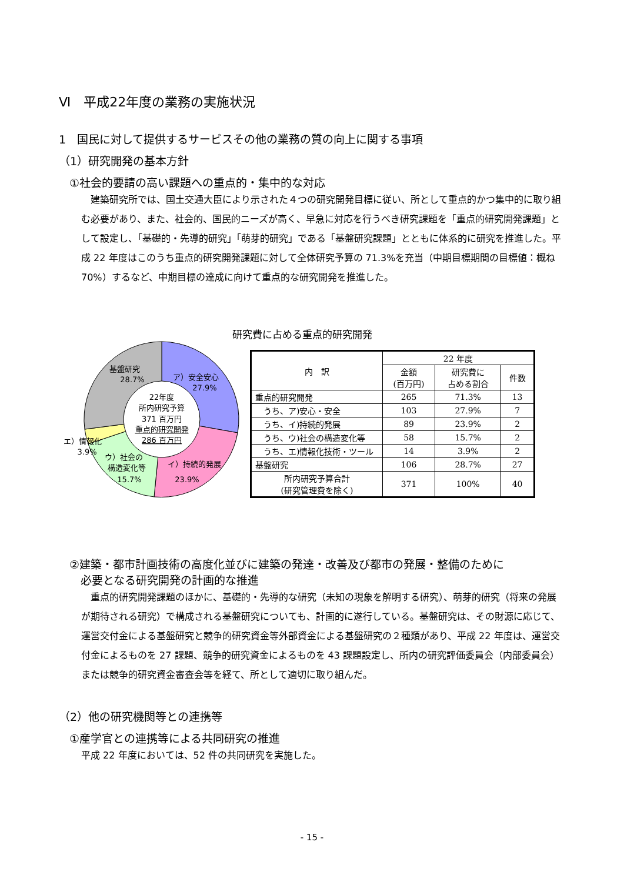Ⅵ　平成22年度の業務の実施状況
1　国民に対して提供するサービスその他の業務の質の向上に関する事項
（1）研究開発の基本方針
①社会的要請の高い課題への重点的・集中的な対応
　建築研究所では、国土交通大臣により示された４つの研究開発目標に従い、所として重点的かつ集中的に取り組む必要があり、また、社会的、国民的ニーズが高く、早急に対応を行うべき研究課題を「重点的研究開発課題」として設定し、「基礎的・先導的研究」「萌芽的研究」である「基盤研究課題」とともに体系的に研究を推進した。平成 22 年度はこのうち重点的研究開発課題に対して全体研究予算の 71.3%を充当（中期目標期間の目標値：概ね 70%）するなど、中期目標の達成に向けて重点的な研究開発を推進した。
研究費に占める重点的研究開発
22年度
所内研究予算
371 百万円
重点的研究開発
286 百万円
基盤研究
28.7%
ア）安全安心
27.9%
エ）情報化
3.9%
ウ）社会の
構造変化等
15.7%
イ）持続的発展
23.9%
| 内 訳 | 22 年度 | | |
| --- | --- | --- | --- |
| | 金額 (百万円) | 研究費に 占める割合 | 件数 |
| 重点的研究開発 | 265 | 71.3% | 13 |
| うち、ア)安心・安全 | 103 | 27.9% | 7 |
| うち、イ)持続的発展 | 89 | 23.9% | 2 |
| うち、ウ)社会の構造変化等 | 58 | 15.7% | 2 |
| うち、エ)情報化技術・ツール | 14 | 3.9% | 2 |
| 基盤研究 | 106 | 28.7% | 27 |
| 所内研究予算合計 (研究管理費を除く) | 371 | 100% | 40 |
②建築・都市計画技術の高度化並びに建築の発達・改善及び都市の発展・整備のために
　必要となる研究開発の計画的な推進
　重点的研究開発課題のほかに、基礎的・先導的な研究（未知の現象を解明する研究）、萌芽的研究（将来の発展が期待される研究）で構成される基盤研究についても、計画的に遂行している。基盤研究は、その財源に応じて、運営交付金による基盤研究と競争的研究資金等外部資金による基盤研究の２種類があり、平成 22 年度は、運営交付金によるものを 27 課題、競争的研究資金によるものを 43 課題設定し、所内の研究評価委員会（内部委員会）または競争的研究資金審査会等を経て、所として適切に取り組んだ。
（2）他の研究機関等との連携等
①産学官との連携等による共同研究の推進
平成 22 年度においては、52 件の共同研究を実施した。
- 15 -